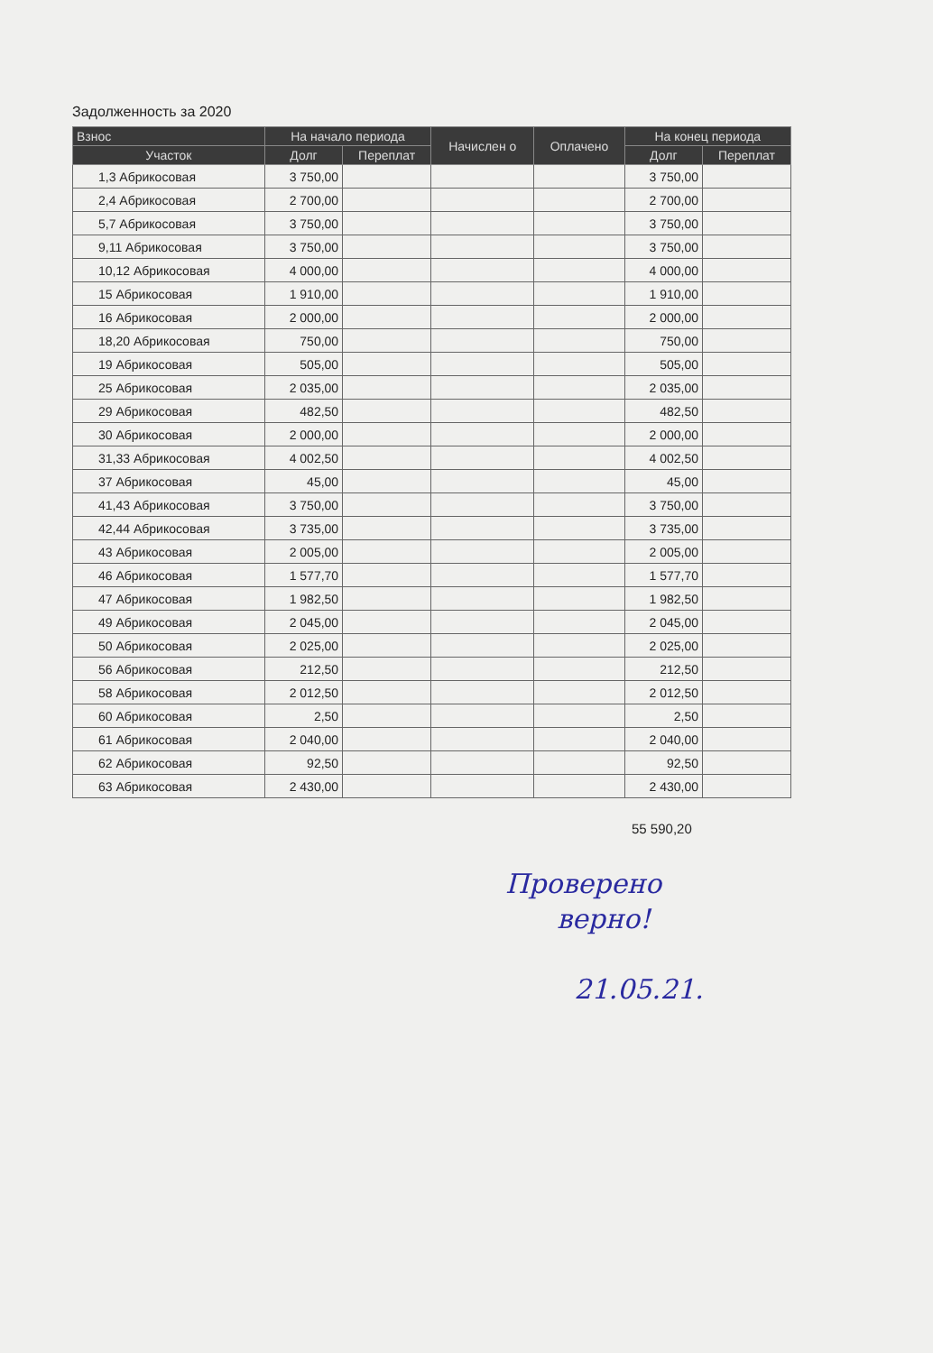Задолженность за 2020
| Взнос | На начало периода | | Начислен о | Оплачено | На конец периода | |
| --- | --- | --- | --- | --- | --- | --- |
| Участок | Долг | Переплат | | | Долг | Переплат |
| 1,3 Абрикосовая | 3 750,00 | | | | 3 750,00 | |
| 2,4 Абрикосовая | 2 700,00 | | | | 2 700,00 | |
| 5,7 Абрикосовая | 3 750,00 | | | | 3 750,00 | |
| 9,11 Абрикосовая | 3 750,00 | | | | 3 750,00 | |
| 10,12 Абрикосовая | 4 000,00 | | | | 4 000,00 | |
| 15 Абрикосовая | 1 910,00 | | | | 1 910,00 | |
| 16 Абрикосовая | 2 000,00 | | | | 2 000,00 | |
| 18,20 Абрикосовая | 750,00 | | | | 750,00 | |
| 19 Абрикосовая | 505,00 | | | | 505,00 | |
| 25 Абрикосовая | 2 035,00 | | | | 2 035,00 | |
| 29 Абрикосовая | 482,50 | | | | 482,50 | |
| 30 Абрикосовая | 2 000,00 | | | | 2 000,00 | |
| 31,33 Абрикосовая | 4 002,50 | | | | 4 002,50 | |
| 37 Абрикосовая | 45,00 | | | | 45,00 | |
| 41,43 Абрикосовая | 3 750,00 | | | | 3 750,00 | |
| 42,44 Абрикосовая | 3 735,00 | | | | 3 735,00 | |
| 43 Абрикосовая | 2 005,00 | | | | 2 005,00 | |
| 46 Абрикосовая | 1 577,70 | | | | 1 577,70 | |
| 47 Абрикосовая | 1 982,50 | | | | 1 982,50 | |
| 49 Абрикосовая | 2 045,00 | | | | 2 045,00 | |
| 50 Абрикосовая | 2 025,00 | | | | 2 025,00 | |
| 56 Абрикосовая | 212,50 | | | | 212,50 | |
| 58 Абрикосовая | 2 012,50 | | | | 2 012,50 | |
| 60 Абрикосовая | 2,50 | | | | 2,50 | |
| 61 Абрикосовая | 2 040,00 | | | | 2 040,00 | |
| 62 Абрикосовая | 92,50 | | | | 92,50 | |
| 63 Абрикосовая | 2 430,00 | | | | 2 430,00 | |
55 590,20
Проверено
верно!
21.05.21.